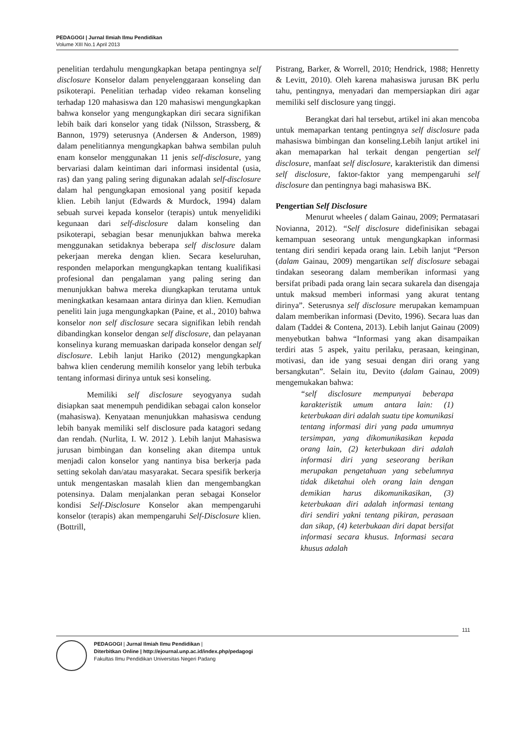PEDAGOGI | Jurnal Ilmiah Ilmu Pendidikan
Volume XIII No.1 April 2013
penelitian terdahulu mengungkapkan betapa pentingnya self disclosure Konselor dalam penyelenggaraan konseling dan psikoterapi. Penelitian terhadap video rekaman konseling terhadap 120 mahasiswa dan 120 mahasiswi mengungkapkan bahwa konselor yang mengungkapkan diri secara signifikan lebih baik dari konselor yang tidak (Nilsson, Strassberg, & Bannon, 1979) seterusnya (Andersen & Anderson, 1989) dalam penelitiannya mengungkapkan bahwa sembilan puluh enam konselor menggunakan 11 jenis self-disclosure, yang bervariasi dalam keintiman dari informasi insidental (usia, ras) dan yang paling sering digunakan adalah self-disclosure dalam hal pengungkapan emosional yang positif kepada klien. Lebih lanjut (Edwards & Murdock, 1994) dalam sebuah survei kepada konselor (terapis) untuk menyelidiki kegunaan dari self-disclosure dalam konseling dan psikoterapi, sebagian besar menunjukkan bahwa mereka menggunakan setidaknya beberapa self disclosure dalam pekerjaan mereka dengan klien. Secara keseluruhan, responden melaporkan mengungkapkan tentang kualifikasi profesional dan pengalaman yang paling sering dan menunjukkan bahwa mereka diungkapkan terutama untuk meningkatkan kesamaan antara dirinya dan klien. Kemudian peneliti lain juga mengungkapkan (Paine, et al., 2010) bahwa konselor non self disclosure secara signifikan lebih rendah dibandingkan konselor dengan self disclosure, dan pelayanan konselinya kurang memuaskan daripada konselor dengan self disclosure. Lebih lanjut Hariko (2012) mengungkapkan bahwa klien cenderung memilih konselor yang lebih terbuka tentang informasi dirinya untuk sesi konseling.
Memiliki self disclosure seyogyanya sudah disiapkan saat menempuh pendidikan sebagai calon konselor (mahasiswa). Kenyataan menunjukkan mahasiswa cendung lebih banyak memiliki self disclosure pada katagori sedang dan rendah. (Nurlita, I. W. 2012 ). Lebih lanjut Mahasiswa jurusan bimbingan dan konseling akan ditempa untuk menjadi calon konselor yang nantinya bisa berkerja pada setting sekolah dan/atau masyarakat. Secara spesifik berkerja untuk mengentaskan masalah klien dan mengembangkan potensinya. Dalam menjalankan peran sebagai Konselor kondisi Self-Disclosure Konselor akan mempengaruhi konselor (terapis) akan mempengaruhi Self-Disclosure klien. (Bottrill,
Pistrang, Barker, & Worrell, 2010; Hendrick, 1988; Henretty & Levitt, 2010). Oleh karena mahasiswa jurusan BK perlu tahu, pentingnya, menyadari dan mempersiapkan diri agar memiliki self disclosure yang tinggi.
Berangkat dari hal tersebut, artikel ini akan mencoba untuk memaparkan tentang pentingnya self disclosure pada mahasiswa bimbingan dan konseling.Lebih lanjut artikel ini akan memaparkan hal terkait dengan pengertian self disclosure, manfaat self disclosure, karakteristik dan dimensi self disclosure, faktor-faktor yang mempengaruhi self disclosure dan pentingnya bagi mahasiswa BK.
Pengertian Self Disclosure
Menurut wheeles ( dalam Gainau, 2009; Permatasari Novianna, 2012). “Self disclosure didefinisikan sebagai kemampuan seseorang untuk mengungkapkan informasi tentang diri sendiri kepada orang lain. Lebih lanjut “Person (dalam Gainau, 2009) mengartikan self disclosure sebagai tindakan seseorang dalam memberikan informasi yang bersifat pribadi pada orang lain secara sukarela dan disengaja untuk maksud memberi informasi yang akurat tentang dirinya”. Seterusnya self disclosure merupakan kemampuan dalam memberikan informasi (Devito, 1996). Secara luas dan dalam (Taddei & Contena, 2013). Lebih lanjut Gainau (2009) menyebutkan bahwa “Informasi yang akan disampaikan terdiri atas 5 aspek, yaitu perilaku, perasaan, keinginan, motivasi, dan ide yang sesuai dengan diri orang yang bersangkutan”. Selain itu, Devito (dalam Gainau, 2009) mengemukakan bahwa:
“self disclosure mempunyai beberapa karakteristik umum antara lain: (1) keterbukaan diri adalah suatu tipe komunikasi tentang informasi diri yang pada umumnya tersimpan, yang dikomunikasikan kepada orang lain, (2) keterbukaan diri adalah informasi diri yang seseorang berikan merupakan pengetahuan yang sebelumnya tidak diketahui oleh orang lain dengan demikian harus dikomunikasikan, (3) keterbukaan diri adalah informasi tentang diri sendiri yakni tentang pikiran, perasaan dan sikap, (4) keterbukaan diri dapat bersifat informasi secara khusus. Informasi secara khusus adalah
111
PEDAGOGI | Jurnal Ilmiah Ilmu Pendidikan |
Diterbitkan Online | http://ejournal.unp.ac.id/index.php/pedagogi
Fakultas Ilmu Pendidikan Universitas Negeri Padang